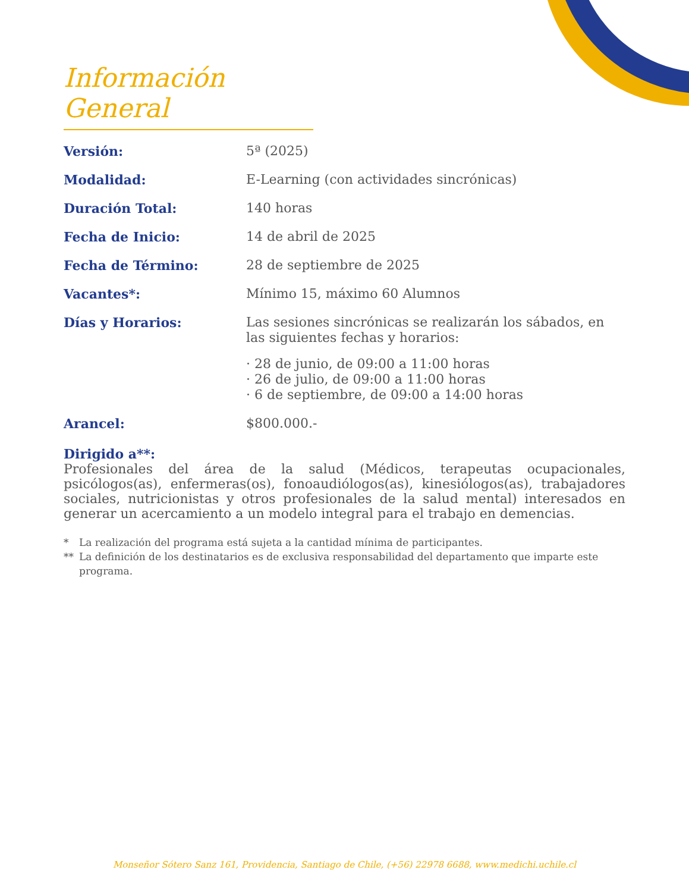Información General
Versión:
5ª (2025)
Modalidad:
E-Learning (con actividades sincrónicas)
Duración Total:
140 horas
Fecha de Inicio:
14 de abril de 2025
Fecha de Término:
28 de septiembre de 2025
Vacantes*:
Mínimo 15, máximo 60 Alumnos
Días y Horarios:
Las sesiones sincrónicas se realizarán los sábados, en las siguientes fechas y horarios:
· 28 de junio, de 09:00 a 11:00 horas
· 26 de julio, de 09:00 a 11:00 horas
· 6 de septiembre, de 09:00 a 14:00 horas
Arancel:
$800.000.-
Dirigido a**:
Profesionales del área de la salud (Médicos, terapeutas ocupacionales, psicólogos(as), enfermeras(os), fonoaudiólogos(as), kinesiólogos(as), trabajadores sociales, nutricionistas y otros profesionales de la salud mental) interesados en generar un acercamiento a un modelo integral para el trabajo en demencias.
* La realización del programa está sujeta a la cantidad mínima de participantes.
** La definición de los destinatarios es de exclusiva responsabilidad del departamento que imparte este programa.
Monseñor Sótero Sanz 161, Providencia, Santiago de Chile, (+56) 22978 6688, www.medichi.uchile.cl